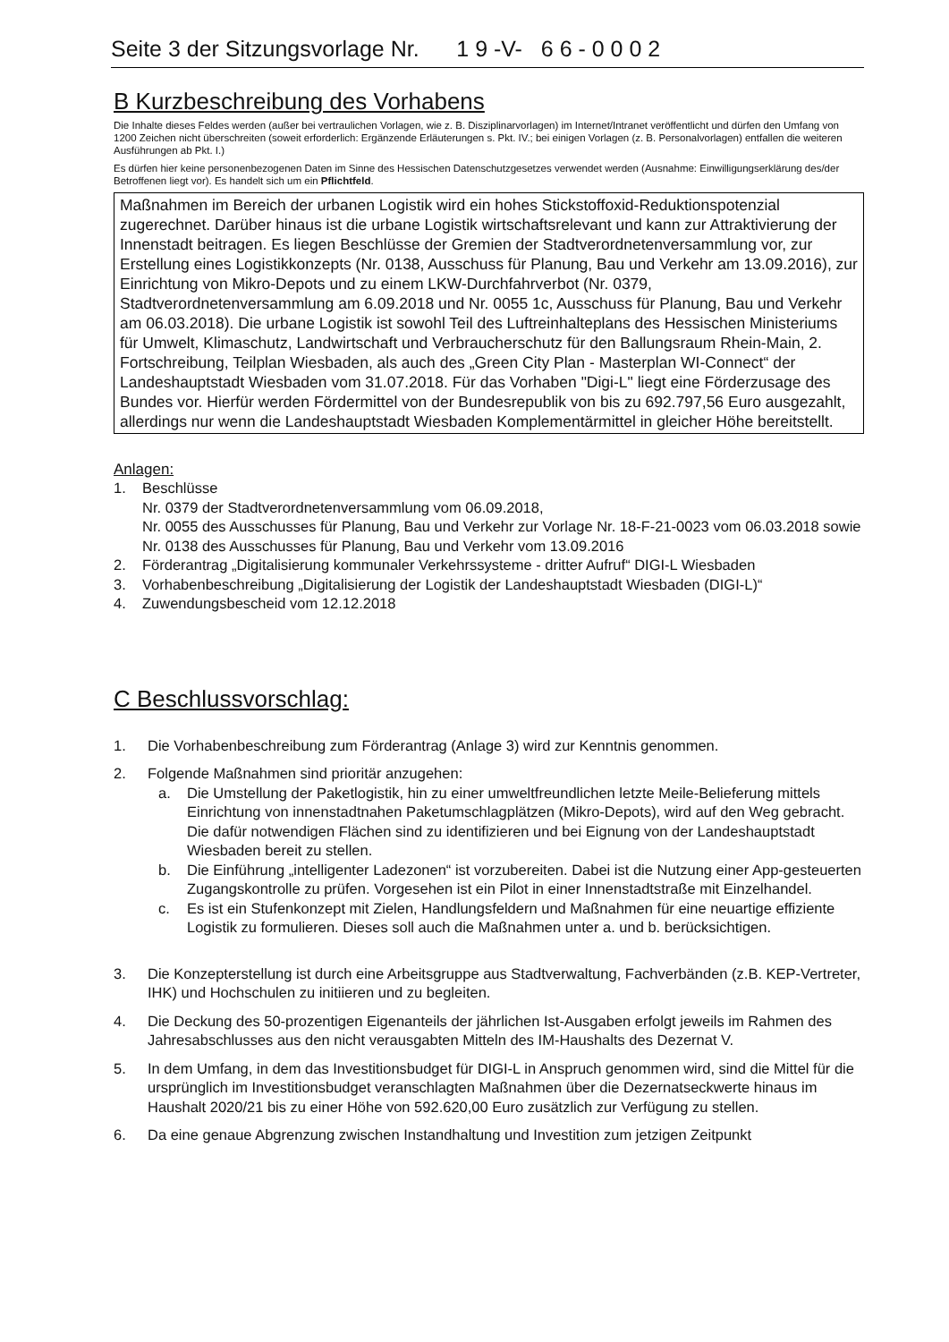Seite 3 der Sitzungsvorlage Nr. 1 9 -V- 6 6 - 0 0 0 2
B Kurzbeschreibung des Vorhabens
Die Inhalte dieses Feldes werden (außer bei vertraulichen Vorlagen, wie z. B. Disziplinarvorlagen) im Internet/Intranet veröffentlicht und dürfen den Umfang von 1200 Zeichen nicht überschreiten (soweit erforderlich: Ergänzende Erläuterungen s. Pkt. IV.; bei einigen Vorlagen (z. B. Personalvorlagen) entfallen die weiteren Ausführungen ab Pkt. I.)
Es dürfen hier keine personenbezogenen Daten im Sinne des Hessischen Datenschutzgesetzes verwendet werden (Ausnahme: Einwilligungserklärung des/der Betroffenen liegt vor). Es handelt sich um ein Pflichtfeld.
Maßnahmen im Bereich der urbanen Logistik wird ein hohes Stickstoffoxid-Reduktionspotenzial zugerechnet. Darüber hinaus ist die urbane Logistik wirtschaftsrelevant und kann zur Attraktivierung der Innenstadt beitragen. Es liegen Beschlüsse der Gremien der Stadtverordnetenversammlung vor, zur Erstellung eines Logistikkonzepts (Nr. 0138, Ausschuss für Planung, Bau und Verkehr am 13.09.2016), zur Einrichtung von Mikro-Depots und zu einem LKW-Durchfahrverbot (Nr. 0379, Stadtverordnetenversammlung am 6.09.2018 und Nr. 0055 1c, Ausschuss für Planung, Bau und Verkehr am 06.03.2018). Die urbane Logistik ist sowohl Teil des Luftreinhalteplans des Hessischen Ministeriums für Umwelt, Klimaschutz, Landwirtschaft und Verbraucherschutz für den Ballungsraum Rhein-Main, 2. Fortschreibung, Teilplan Wiesbaden, als auch des „Green City Plan - Masterplan WI-Connect“ der Landeshauptstadt Wiesbaden vom 31.07.2018. Für das Vorhaben "Digi-L" liegt eine Förderzusage des Bundes vor. Hierfür werden Fördermittel von der Bundesrepublik von bis zu 692.797,56 Euro ausgezahlt, allerdings nur wenn die Landeshauptstadt Wiesbaden Komplementärmittel in gleicher Höhe bereitstellt.
Anlagen:
1. Beschlüsse
Nr. 0379 der Stadtverordnetenversammlung vom 06.09.2018,
Nr. 0055 des Ausschusses für Planung, Bau und Verkehr zur Vorlage Nr. 18-F-21-0023 vom 06.03.2018 sowie
Nr. 0138 des Ausschusses für Planung, Bau und Verkehr vom 13.09.2016
2. Förderantrag „Digitalisierung kommunaler Verkehrssysteme - dritter Aufruf“ DIGI-L Wiesbaden
3. Vorhabenbeschreibung „Digitalisierung der Logistik der Landeshauptstadt Wiesbaden (DIGI-L)“
4. Zuwendungsbescheid vom 12.12.2018
C Beschlussvorschlag:
1. Die Vorhabenbeschreibung zum Förderantrag (Anlage 3) wird zur Kenntnis genommen.
2. Folgende Maßnahmen sind prioritär anzugehen:
a. Die Umstellung der Paketlogistik, hin zu einer umweltfreundlichen letzte Meile-Belieferung mittels Einrichtung von innenstadtnahen Paketumschlagplätzen (Mikro-Depots), wird auf den Weg gebracht. Die dafür notwendigen Flächen sind zu identifizieren und bei Eignung von der Landeshauptstadt Wiesbaden bereit zu stellen.
b. Die Einführung „intelligenter Ladezonen“ ist vorzubereiten. Dabei ist die Nutzung einer App-gesteuerten Zugangskontrolle zu prüfen. Vorgesehen ist ein Pilot in einer Innenstadtstraße mit Einzelhandel.
c. Es ist ein Stufenkonzept mit Zielen, Handlungsfeldern und Maßnahmen für eine neuartige effiziente Logistik zu formulieren. Dieses soll auch die Maßnahmen unter a. und b. berücksichtigen.
3. Die Konzepterstellung ist durch eine Arbeitsgruppe aus Stadtverwaltung, Fachverbänden (z.B. KEP-Vertreter, IHK) und Hochschulen zu initiieren und zu begleiten.
4. Die Deckung des 50-prozentigen Eigenanteils der jährlichen Ist-Ausgaben erfolgt jeweils im Rahmen des Jahresabschlusses aus den nicht verausgabten Mitteln des IM-Haushalts des Dezernat V.
5. In dem Umfang, in dem das Investitionsbudget für DIGI-L in Anspruch genommen wird, sind die Mittel für die ursprünglich im Investitionsbudget veranschlagten Maßnahmen über die Dezernatseckwerte hinaus im Haushalt 2020/21 bis zu einer Höhe von 592.620,00 Euro zusätzlich zur Verfügung zu stellen.
6. Da eine genaue Abgrenzung zwischen Instandhaltung und Investition zum jetzigen Zeitpunkt